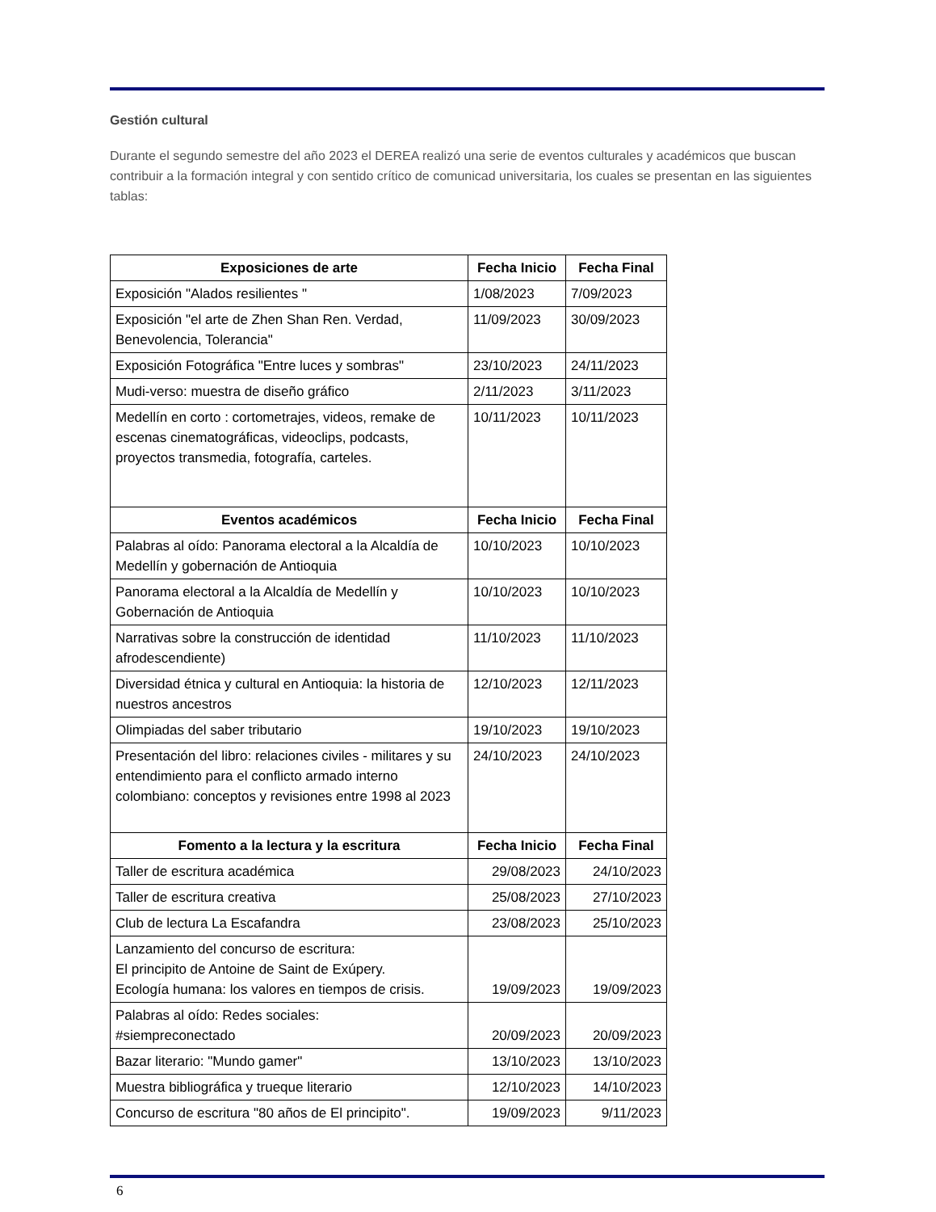Gestión cultural
Durante el segundo semestre del año 2023 el DEREA realizó una serie de eventos culturales y académicos que buscan contribuir a la formación integral y con sentido crítico de comunicad universitaria, los cuales se presentan en las siguientes tablas:
| Exposiciones de arte | Fecha Inicio | Fecha Final |
| --- | --- | --- |
| Exposición "Alados resilientes " | 1/08/2023 | 7/09/2023 |
| Exposición "el arte de Zhen Shan Ren. Verdad, Benevolencia, Tolerancia" | 11/09/2023 | 30/09/2023 |
| Exposición Fotográfica "Entre luces y sombras" | 23/10/2023 | 24/11/2023 |
| Mudi-verso: muestra de diseño gráfico | 2/11/2023 | 3/11/2023 |
| Medellín en corto : cortometrajes, videos, remake de escenas cinematográficas, videoclips, podcasts, proyectos transmedia, fotografía, carteles. | 10/11/2023 | 10/11/2023 |
| Eventos académicos | Fecha Inicio | Fecha Final |
| Palabras al oído: Panorama electoral a la Alcaldía de Medellín y gobernación de Antioquia | 10/10/2023 | 10/10/2023 |
| Panorama electoral a la Alcaldía de Medellín y Gobernación de Antioquia | 10/10/2023 | 10/10/2023 |
| Narrativas sobre la construcción de identidad afrodescendiente) | 11/10/2023 | 11/10/2023 |
| Diversidad étnica y cultural en Antioquia: la historia de nuestros ancestros | 12/10/2023 | 12/11/2023 |
| Olimpiadas del saber tributario | 19/10/2023 | 19/10/2023 |
| Presentación del libro: relaciones civiles - militares y su entendimiento para el conflicto armado interno colombiano: conceptos y revisiones entre 1998 al 2023 | 24/10/2023 | 24/10/2023 |
| Fomento a la lectura y la escritura | Fecha Inicio | Fecha Final |
| Taller de escritura académica | 29/08/2023 | 24/10/2023 |
| Taller de escritura creativa | 25/08/2023 | 27/10/2023 |
| Club de lectura La Escafandra | 23/08/2023 | 25/10/2023 |
| Lanzamiento del concurso de escritura: El principito de Antoine de Saint de Exúpery. Ecología humana: los valores en tiempos de crisis. | 19/09/2023 | 19/09/2023 |
| Palabras al oído: Redes sociales: #siempreconectado | 20/09/2023 | 20/09/2023 |
| Bazar literario: "Mundo gamer" | 13/10/2023 | 13/10/2023 |
| Muestra bibliográfica y trueque literario | 12/10/2023 | 14/10/2023 |
| Concurso de escritura "80 años de El principito". | 19/09/2023 | 9/11/2023 |
6